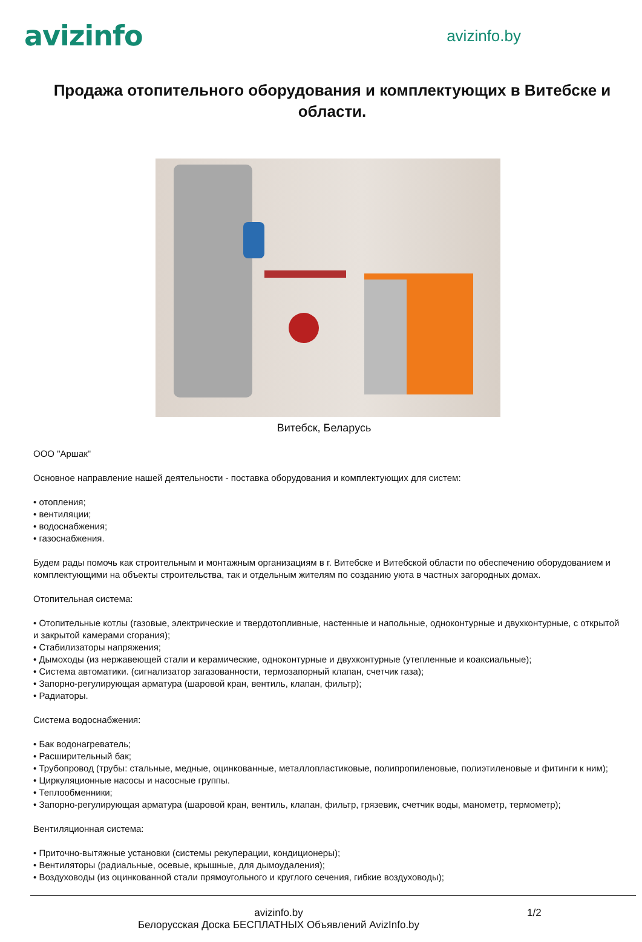avizinfo
avizinfo.by
Продажа отопительного оборудования и комплектующих в Витебске и области.
Витебск, Беларусь
ООО "Аршак"
Основное направление нашей деятельности - поставка оборудования и комплектующих для систем:
• отопления;
• вентиляции;
• водоснабжения;
• газоснабжения.
Будем рады помочь как строительным и монтажным организациям в г. Витебске и Витебской области по обеспечению оборудованием и комплектующими на объекты строительства, так и отдельным жителям по созданию уюта в частных загородных домах.
Отопительная система:
• Отопительные котлы (газовые, электрические и твердотопливные, настенные и напольные, одноконтурные и двухконтурные, с открытой и закрытой камерами сгорания);
• Стабилизаторы напряжения;
• Дымоходы (из нержавеющей стали и керамические, одноконтурные и двухконтурные (утепленные и коаксиальные);
• Система автоматики. (сигнализатор загазованности, термозапорный клапан, счетчик газа);
• Запорно-регулирующая арматура (шаровой кран, вентиль, клапан, фильтр);
• Радиаторы.
Система водоснабжения:
• Бак водонагреватель;
• Расширительный бак;
• Трубопровод (трубы: стальные, медные, оцинкованные, металлопластиковые, полипропиленовые, полиэтиленовые и фитинги к ним);
• Циркуляционные насосы и насосные группы.
• Теплообменники;
• Запорно-регулирующая арматура (шаровой кран, вентиль, клапан, фильтр, грязевик, счетчик воды, манометр, термометр);
Вентиляционная система:
• Приточно-вытяжные установки (системы рекуперации, кондиционеры);
• Вентиляторы (радиальные, осевые, крышные, для дымоудаления);
• Воздуховоды (из оцинкованной стали прямоугольного и круглого сечения, гибкие воздуховоды);
avizinfo.by
Белорусская Доска БЕСПЛАТНЫХ Объявлений AvizInfo.by
1/2